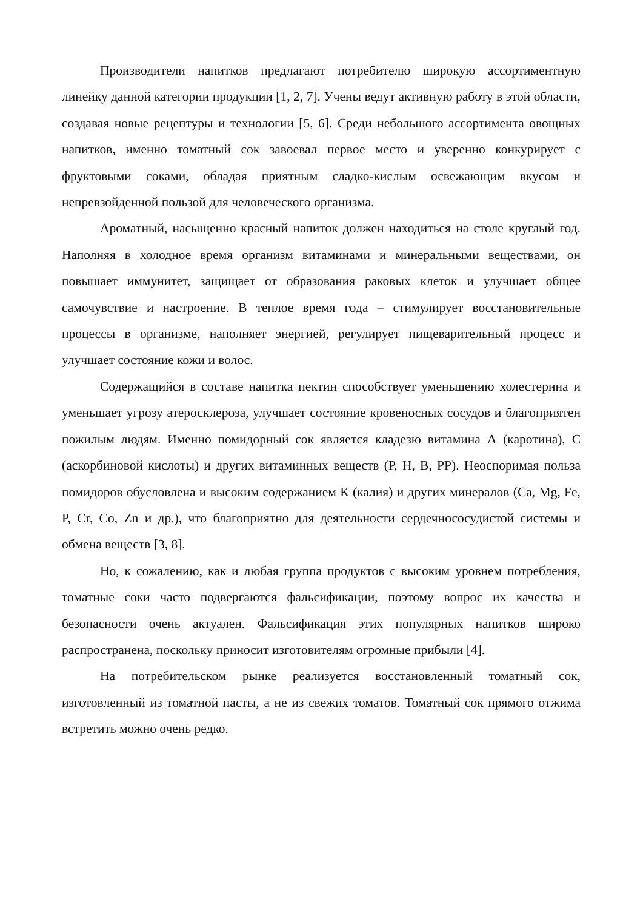Производители напитков предлагают потребителю широкую ассортиментную линейку данной категории продукции [1, 2, 7]. Учены ведут активную работу в этой области, создавая новые рецептуры и технологии [5, 6]. Среди небольшого ассортимента овощных напитков, именно томатный сок завоевал первое место и уверенно конкурирует с фруктовыми соками, обладая приятным сладко-кислым освежающим вкусом и непревзойденной пользой для человеческого организма.
Ароматный, насыщенно красный напиток должен находиться на столе круглый год. Наполняя в холодное время организм витаминами и минеральными веществами, он повышает иммунитет, защищает от образования раковых клеток и улучшает общее самочувствие и настроение. В теплое время года – стимулирует восстановительные процессы в организме, наполняет энергией, регулирует пищеварительный процесс и улучшает состояние кожи и волос.
Содержащийся в составе напитка пектин способствует уменьшению холестерина и уменьшает угрозу атеросклероза, улучшает состояние кровеносных сосудов и благоприятен пожилым людям. Именно помидорный сок является кладезю витамина А (каротина), С (аскорбиновой кислоты) и других витаминных веществ (Р, Н, В, РР). Неоспоримая польза помидоров обусловлена и высоким содержанием К (калия) и других минералов (Ca, Mg, Fe, P, Cr, Co, Zn и др.), что благоприятно для деятельности сердечнососудистой системы и обмена веществ [3, 8].
Но, к сожалению, как и любая группа продуктов с высоким уровнем потребления, томатные соки часто подвергаются фальсификации, поэтому вопрос их качества и безопасности очень актуален. Фальсификация этих популярных напитков широко распространена, поскольку приносит изготовителям огромные прибыли [4].
На потребительском рынке реализуется восстановленный томатный сок, изготовленный из томатной пасты, а не из свежих томатов. Томатный сок прямого отжима встретить можно очень редко.